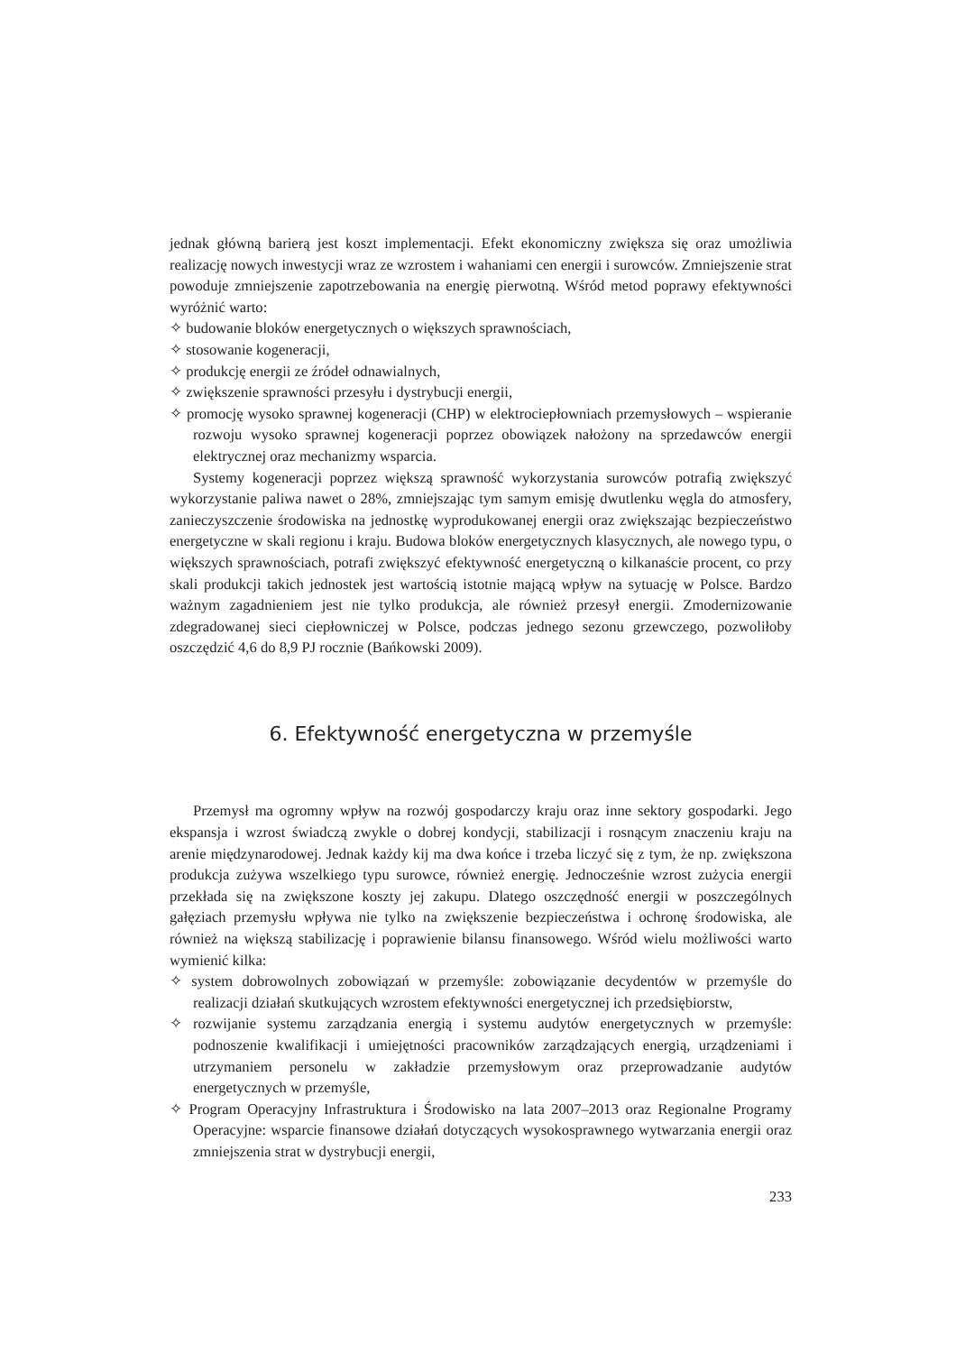jednak główną barierą jest koszt implementacji. Efekt ekonomiczny zwiększa się oraz umożliwia realizację nowych inwestycji wraz ze wzrostem i wahaniami cen energii i surowców. Zmniejszenie strat powoduje zmniejszenie zapotrzebowania na energię pierwotną. Wśród metod poprawy efektywności wyróżnić warto:
✧ budowanie bloków energetycznych o większych sprawnościach,
✧ stosowanie kogeneracji,
✧ produkcję energii ze źródeł odnawialnych,
✧ zwiększenie sprawności przesyłu i dystrybucji energii,
✧ promocję wysoko sprawnej kogeneracji (CHP) w elektrociepłowniach przemysłowych – wspieranie rozwoju wysoko sprawnej kogeneracji poprzez obowiązek nałożony na sprzedawców energii elektrycznej oraz mechanizmy wsparcia.
Systemy kogeneracji poprzez większą sprawność wykorzystania surowców potrafią zwiększyć wykorzystanie paliwa nawet o 28%, zmniejszając tym samym emisję dwutlenku węgla do atmosfery, zanieczyszczenie środowiska na jednostkę wyprodukowanej energii oraz zwiększając bezpieczeństwo energetyczne w skali regionu i kraju. Budowa bloków energetycznych klasycznych, ale nowego typu, o większych sprawnościach, potrafi zwiększyć efektywność energetyczną o kilkanaście procent, co przy skali produkcji takich jednostek jest wartością istotnie mającą wpływ na sytuację w Polsce. Bardzo ważnym zagadnieniem jest nie tylko produkcja, ale również przesył energii. Zmodernizowanie zdegradowanej sieci ciepłowniczej w Polsce, podczas jednego sezonu grzewczego, pozwoliłoby oszczędzić 4,6 do 8,9 PJ rocznie (Bańkowski 2009).
6. Efektywność energetyczna w przemyśle
Przemysł ma ogromny wpływ na rozwój gospodarczy kraju oraz inne sektory gospodarki. Jego ekspansja i wzrost świadczą zwykle o dobrej kondycji, stabilizacji i rosnącym znaczeniu kraju na arenie międzynarodowej. Jednak każdy kij ma dwa końce i trzeba liczyć się z tym, że np. zwiększona produkcja zużywa wszelkiego typu surowce, również energię. Jednocześnie wzrost zużycia energii przekłada się na zwiększone koszty jej zakupu. Dlatego oszczędność energii w poszczególnych gałęziach przemysłu wpływa nie tylko na zwiększenie bezpieczeństwa i ochronę środowiska, ale również na większą stabilizację i poprawienie bilansu finansowego. Wśród wielu możliwości warto wymienić kilka:
✧ system dobrowolnych zobowiązań w przemyśle: zobowiązanie decydentów w przemyśle do realizacji działań skutkujących wzrostem efektywności energetycznej ich przedsiębiorstw,
✧ rozwijanie systemu zarządzania energią i systemu audytów energetycznych w przemyśle: podnoszenie kwalifikacji i umiejętności pracowników zarządzających energią, urządzeniami i utrzymaniem personelu w zakładzie przemysłowym oraz przeprowadzanie audytów energetycznych w przemyśle,
✧ Program Operacyjny Infrastruktura i Środowisko na lata 2007–2013 oraz Regionalne Programy Operacyjne: wsparcie finansowe działań dotyczących wysokosprawnego wytwarzania energii oraz zmniejszenia strat w dystrybucji energii,
233